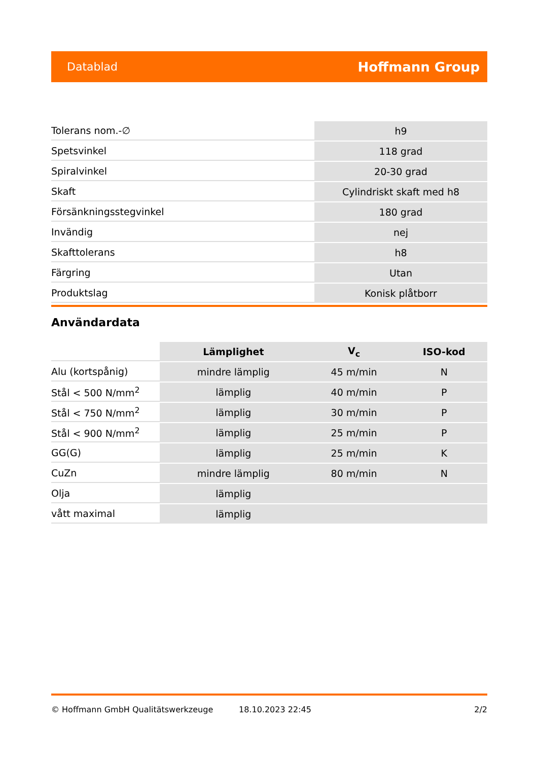Datablad Hoffmann Group
| Tolerans nom.-∅ | h9 |
| Spetsvinkel | 118 grad |
| Spiralvinkel | 20-30 grad |
| Skaft | Cylindriskt skaft med h8 |
| Försänkningsstegvinkel | 180 grad |
| Invändig | nej |
| Skafttolerans | h8 |
| Färgring | Utan |
| Produktslag | Konisk plåtborr |
Användardata
| | Lämplighet | V<sub>c</sub> | ISO-kod |
| Alu (kortspånig) | mindre lämplig | 45 m/min | N |
| Stål < 500 N/mm<sup>2</sup> | lämplig | 40 m/min | P |
| Stål < 750 N/mm<sup>2</sup> | lämplig | 30 m/min | P |
| Stål < 900 N/mm<sup>2</sup> | lämplig | 25 m/min | P |
| GG(G) | lämplig | 25 m/min | K |
| CuZn | mindre lämplig | 80 m/min | N |
| Olja | lämplig | | |
| vått maximal | lämplig | | |
© Hoffmann GmbH Qualitätswerkzeuge 18.10.2023 22:45 2/2